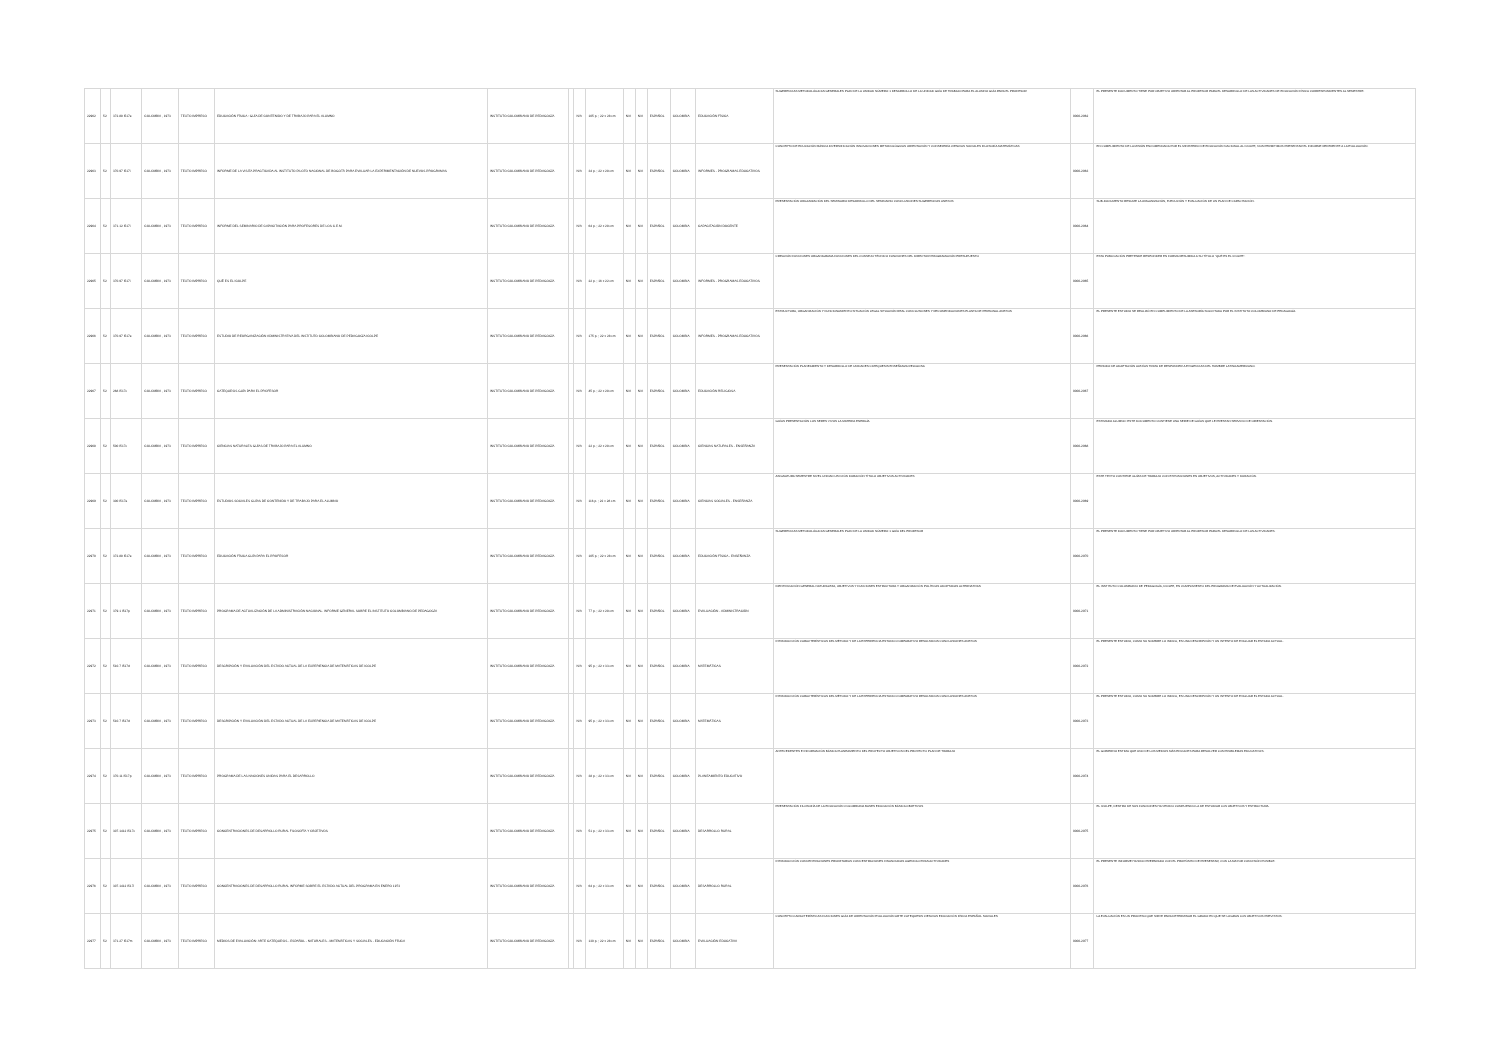| 22962 | 52 | 372.88 I517e | COLOMBIA , 1973 | TEXTO IMPRESO | EDUCACIÓN FÍSICA : GUÍA DE CONTENIDO Y DE TRABAJO PARA EL ALUMNO | INSTITUTO COLOMBIANO DE PEDAGOGÍA | | N/A | 105 p. ; 22 x 28 cm | N/A | N/A | ESPAÑOL | COLOMBIA | EDUCACIÓN FÍSICA | SUGERENCIAS METODOLÓGICAS GENERALES PLAN DE LA UNIDAD NÚMERO 1 DESARROLLO DE LA UNIDAD GUÍA DE TRABAJO PARA EL ALUMNO GUÍA PARA EL PROFESOR | 0000-2962 | EL PRESENTE DOCUMENTO TIENE POR OBJETIVO ORIENTAR AL PROFESOR PARA EL DESARROLLO DE LAS ACTIVIDADES DE EDUCACIÓN FÍSICA CORRESPONDIENTES AL SEMESTRE. |
| 22963 | 52 | 370.97 I517i | COLOMBIA , 1973 | TEXTO IMPRESO | INFORME DE LA VISITA PRACTICADA AL INSTITUTO PILOTO NACIONAL DE BOGOTÁ PARA EVALUAR LA EXPERIMENTACIÓN DE NUEVOS PROGRAMAS | INSTITUTO COLOMBIANO DE PEDAGOGÍA | | N/A | 34 p. ; 22 x 28 cm | N/A | N/A | ESPAÑOL | COLOMBIA | INFORMES - PROGRAMAS EDUCATIVOS | CONCEPTO DE EDUCACIÓN BÁSICA DIVERSIFICACIÓN INNOVACIONES METODOLÓGICAS ORIENTACIÓN Y CONSEJERÍA CIENCIAS SOCIALES FILOSOFÍA MATEMÁTICAS | 0000-2963 | EN CUMPLIMIENTO DE LA MISIÓN ENCOMENDADA POR EL MINISTERIO DE EDUCACIÓN NACIONAL AL ICOLPE, NOS PERMITIMOS PRESENTAR EL INFORME REFERENTE A LA EVALUACIÓN. |
| 22964 | 52 | 371.12 I517i | COLOMBIA , 1973 | TEXTO IMPRESO | INFORME DEL SEMINARIO DE CAPACITACIÓN PARA PROFESORES DE LOS C.E.M. | INSTITUTO COLOMBIANO DE PEDAGOGÍA | | N/A | 64 p. ; 22 x 28 cm | N/A | N/A | ESPAÑOL | COLOMBIA | CAPACITACIÓN DOCENTE | PRESENTACIÓN ORGANIZACIÓN DEL SEMINARIO DESARROLLO DEL SEMINARIO CONCLUSIONES SUGERENCIAS ANEXOS | 0000-2964 | SUB-DOCUMENTO RESUME LA ORGANIZACIÓN, EJECUCIÓN Y EVALUACIÓN DE UN PLAN DE CAPACITACIÓN. |
| 22965 | 52 | 370.97 I517i | COLOMBIA , 1973 | TEXTO IMPRESO | QUÉ ES EL ICOLPE | INSTITUTO COLOMBIANO DE PEDAGOGÍA | | N/A | 22 p. ; 16 x 22 cm | N/A | N/A | ESPAÑOL | COLOMBIA | INFORMES - PROGRAMAS EDUCATIVOS | CREACIÓN FUNCIONES ORGANIGRAMA FUNCIONES DEL CONSEJO TÉCNICO FUNCIONES DEL DIRECTOR PROGRAMACIÓN PRESUPUESTO | 0000-2965 | ESTA PUBLICACIÓN PRETENDE RESPONDER EN FORMA RESUMIDA A SU TÍTULO "QUÉ ES EL ICOLPE". |
| 22966 | 52 | 370.97 I517e | COLOMBIA , 1973 | TEXTO IMPRESO | ESTUDIO DE REORGANIZACIÓN ADMINISTRATIVA DEL INSTITUTO COLOMBIANO DE PEDAGOGÍA ICOLPE | INSTITUTO COLOMBIANO DE PEDAGOGÍA | | N/A | 175 p. ; 22 x 28 cm | N/A | N/A | ESPAÑOL | COLOMBIA | INFORMES - PROGRAMAS EDUCATIVOS | ESTRUCTURA, ORGANIZACIÓN Y FUNCIONAMIENTO SITUACIÓN LEGAL SITUACIÓN REAL CONCLUSIONES Y RECOMENDACIONES PLANTA DE PERSONAL ANEXOS | 0000-2966 | EL PRESENTE ESTUDIO SE REALIZÓ EN CUMPLIMIENTO DE LA ASESORÍA SOLICITADA POR EL INSTITUTO COLOMBIANO DE PEDAGOGÍA. |
| 22967 | 52 | 268 I517c | COLOMBIA , 1973 | TEXTO IMPRESO | CATEQUESIS GUÍA PARA EL PROFESOR | INSTITUTO COLOMBIANO DE PEDAGOGÍA | | N/A | 45 p. ; 22 x 28 cm | N/A | N/A | ESPAÑOL | COLOMBIA | EDUCACIÓN RELIGIOSA | PRESENTACIÓN PLANEAMIENTO Y DESARROLLO DE UNIDADES CATEQUESIS ENSEÑANZA RELIGIOSA | 0000-2967 | PERIODO DE ADAPTACIÓN ALEJÍAS TRATA DE RESPONDER A EXIGENCIAS DEL HOMBRE LATINOAMERICANO. |
| 22968 | 52 | 500 I517c | COLOMBIA , 1973 | TEXTO IMPRESO | CIENCIAS NATURALES GUÍAS DE TRABAJO PARA EL ALUMNO | INSTITUTO COLOMBIANO DE PEDAGOGÍA | | N/A | 22 p. ; 22 x 28 cm | N/A | N/A | ESPAÑOL | COLOMBIA | CIENCIAS NATURALES - ENSEÑANZA | GUÍAS PRESENTACIÓN LOS SERES VIVOS LA MATERIA ENERGÍA | 0000-2968 | ESTIMADO ALUMNO: ESTE DOCUMENTO CONTIENE UNA SERIE DE GUÍAS QUE LE PRESTAN SERVICIO DE ORIENTACIÓN. |
| 22969 | 52 | 300 I517e | COLOMBIA , 1973 | TEXTO IMPRESO | ESTUDIOS SOCIALES GUÍAS DE CONTENIDO Y DE TRABAJO PARA EL ALUMNO | INSTITUTO COLOMBIANO DE PEDAGOGÍA | | N/A | 116 p. ; 22 x 28 cm | N/A | N/A | ESPAÑOL | COLOMBIA | CIENCIAS SOCIALES - ENSEÑANZA | ASIGNATURA SEMESTRE NIVEL UNIDAD LECCIÓN DURACIÓN TÍTULO OBJETIVOS ACTIVIDADES | 0000-2969 | ESTE TEXTO CONTIENE GUÍAS DE TRABAJO CON EXPOSICIONES EN OBJETIVOS, ACTIVIDADES Y DURACIÓN. |
| 22970 | 52 | 372.88 I517e | COLOMBIA , 1973 | TEXTO IMPRESO | EDUCACIÓN FÍSICA GUÍA PARA EL PROFESOR | INSTITUTO COLOMBIANO DE PEDAGOGÍA | | N/A | 105 p. ; 22 x 28 cm | N/A | N/A | ESPAÑOL | COLOMBIA | EDUCACIÓN FÍSICA - ENSEÑANZA | SUGERENCIAS METODOLÓGICAS GENERALES PLAN DE LA UNIDAD NÚMERO 1 GUÍA DEL PROFESOR | 0000-2970 | EL PRESENTE DOCUMENTO TIENE POR OBJETIVO ORIENTAR AL PROFESOR PARA EL DESARROLLO DE LAS ACTIVIDADES. |
| 22971 | 52 | 379.1 I517p | COLOMBIA , 1973 | TEXTO IMPRESO | PROGRAMA DE ACTUALIZACIÓN DE LA ADMINISTRACIÓN NACIONAL. INFORME GENERAL SOBRE EL INSTITUTO COLOMBIANO DE PEDAGOGÍA | INSTITUTO COLOMBIANO DE PEDAGOGÍA | | N/A | 77 p. ; 22 x 28 cm | N/A | N/A | ESPAÑOL | COLOMBIA | EVALUACIÓN - ADMINISTRACIÓN | IDENTIFICACIÓN GENERAL NATURALEZA, OBJETIVOS Y FUNCIONES ESTRUCTURA Y ORGANIZACIÓN POLÍTICAS ADOPTADAS ALTERNATIVAS | 0000-2971 | EL INSTITUTO COLOMBIANO DE PEDAGOGÍA, ICOLPE, EN CUMPLIMIENTO DEL PROGRAMA DE EVALUACIÓN Y ACTUALIZACIÓN. |
| 22972 | 52 | 510.7 I517d | COLOMBIA , 1973 | TEXTO IMPRESO | DESCRIPCIÓN Y EVALUACIÓN DEL ESTADO ACTUAL DE LA EXPERIENCIA DE MATEMÁTICAS DE ICOLPE | INSTITUTO COLOMBIANO DE PEDAGOGÍA | | N/A | 95 p. ; 22 x 33 cm | N/A | N/A | ESPAÑOL | COLOMBIA | MATEMÁTICAS | INTRODUCCIÓN CARACTERÍSTICAS DEL MÉTODO Y DE LA EXPERIENCIA ESTUDIO COMPARATIVO RESULTADOS CONCLUSIONES ANEXOS | 0000-2972 | EL PRESENTE ESTUDIO, COMO SU NOMBRE LO INDICA, ES UNA DESCRIPCIÓN Y UN INTENTO DE EVALUAR EL ESTADO ACTUAL. |
| 22973 | 52 | 510.7 I517d | COLOMBIA , 1973 | TEXTO IMPRESO | DESCRIPCIÓN Y EVALUACIÓN DEL ESTADO ACTUAL DE LA EXPERIENCIA DE MATEMÁTICAS DE ICOLPE | INSTITUTO COLOMBIANO DE PEDAGOGÍA | | N/A | 95 p. ; 22 x 33 cm | N/A | N/A | ESPAÑOL | COLOMBIA | MATEMÁTICAS | INTRODUCCIÓN CARACTERÍSTICAS DEL MÉTODO Y DE LA EXPERIENCIA ESTUDIO COMPARATIVO RESULTADOS CONCLUSIONES ANEXOS | 0000-2973 | EL PRESENTE ESTUDIO, COMO SU NOMBRE LO INDICA, ES UNA DESCRIPCIÓN Y UN INTENTO DE EVALUAR EL ESTADO ACTUAL. |
| 22974 | 52 | 370.11 I517p | COLOMBIA , 1973 | TEXTO IMPRESO | PROGRAMA DE LAS NACIONES UNIDAS PARA EL DESARROLLO | INSTITUTO COLOMBIANO DE PEDAGOGÍA | | N/A | 38 p. ; 22 x 33 cm | N/A | N/A | ESPAÑOL | COLOMBIA | PLANEAMIENTO EDUCATIVO | ANTECEDENTES E INFORMACIÓN BÁSICA PLANEAMIENTO DEL PROYECTO OBJETIVOS DEL PROYECTO PLAN DE TRABAJO | 0000-2974 | EL GOBIERNO ESTIMA QUE UNO DE LOS MEDIOS MÁS EFICACES PARA RESOLVER LOS PROBLEMAS EDUCATIVOS. |
| 22975 | 52 | 307.1412 I517c | COLOMBIA , 1973 | TEXTO IMPRESO | CONCENTRACIONES DE DESARROLLO RURAL FILOSOFÍA Y OBJETIVOS | INSTITUTO COLOMBIANO DE PEDAGOGÍA | | N/A | 51 p. ; 22 x 33 cm | N/A | N/A | ESPAÑOL | COLOMBIA | DESARROLLO RURAL | PRESENTACIÓN FILOSOFÍA DE LA EDUCACIÓN COLOMBIANA BASES EDUCACIÓN BÁSICA OBJETIVOS | 0000-2975 | EL ICOLPE, DENTRO DE SUS FUNCIONES HA VENIDO CUMPLIENDO LA DE ESTUDIAR LOS OBJETIVOS Y ESTRUCTURA. |
| 22976 | 52 | 307.1412 I517i | COLOMBIA , 1973 | TEXTO IMPRESO | CONCENTRACIONES DE DESARROLLO RURAL INFORME SOBRE EL ESTADO ACTUAL DEL PROGRAMA EN ENERO 1973 | INSTITUTO COLOMBIANO DE PEDAGOGÍA | | N/A | 64 p. ; 22 x 33 cm | N/A | N/A | ESPAÑOL | COLOMBIA | DESARROLLO RURAL | INTRODUCCIÓN CONCENTRACIONES PRIORITARIAS CONCENTRACIONES FINANCIADAS AGENDA OTRAS ACTIVIDADES | 0000-2976 | EL PRESENTE INFORME HA SIDO PREPARADO CON EL PROPÓSITO DE PRESENTAR, CON LA MAYOR CONCISIÓN POSIBLE. |
| 22977 | 52 | 371.27 I517m | COLOMBIA , 1973 | TEXTO IMPRESO | MEDIOS DE EVALUACIÓN: ARTE CATEQUESIS - ESPAÑOL - NATURALES - MATEMÁTICAS Y SOCIALES - EDUCACIÓN FÍSICA | INSTITUTO COLOMBIANO DE PEDAGOGÍA | | N/A | 130 p. ; 22 x 28 cm | N/A | N/A | ESPAÑOL | COLOMBIA | EVALUACIÓN EDUCATIVA | CONCEPTO CARACTERÍSTICAS FUNCIONES GUÍA DE ORIENTACIÓN EVALUACIÓN ARTE CATEQUESIS CIENCIAS EDUCACIÓN FÍSICA ESPAÑOL SOCIALES | 0000-2977 | LA EVALUACIÓN ES UN PROCESO QUE SIRVE PARA DETERMINAR EL GRADO EN QUE SE LOGRAN LOS OBJETIVOS PREVISTOS. |